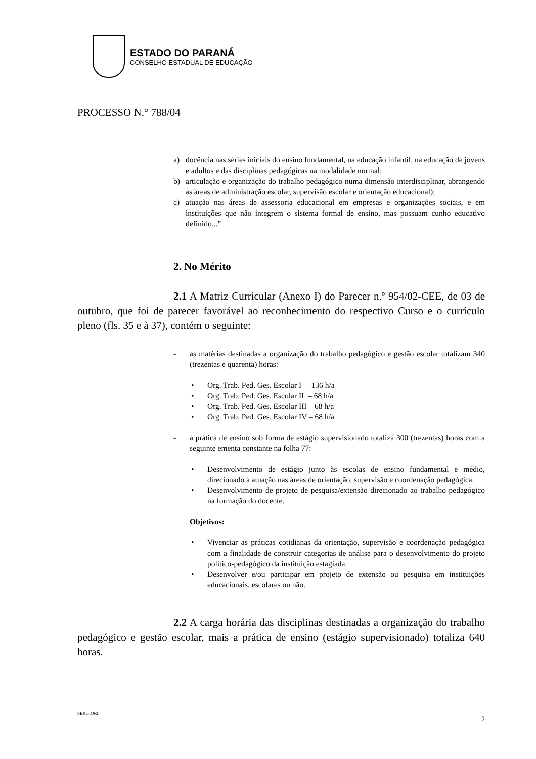ESTADO DO PARANÁ
CONSELHO ESTADUAL DE EDUCAÇÃO
PROCESSO N.° 788/04
a) docência nas séries iniciais do ensino fundamental, na educação infantil, na educação de jovens e adultos e das disciplinas pedagógicas na modalidade normal;
b) articulação e organização do trabalho pedagógico numa dimensão interdisciplinar, abrangendo as áreas de administração escolar, supervisão escolar e orientação educacional);
c) atuação nas áreas de assessoria educacional em empresas e organizações sociais, e em instituições que não integrem o sistema formal de ensino, mas possuam cunho educativo definido...”
2. No Mérito
2.1 A Matriz Curricular (Anexo I) do Parecer n.º 954/02-CEE, de 03 de outubro, que foi de parecer favorável ao reconhecimento do respectivo Curso e o currículo pleno (fls. 35 e à 37), contém o seguinte:
- as matérias destinadas a organização do trabalho pedagógico e gestão escolar totalizam 340 (trezentas e quarenta) horas:
• Org. Trab. Ped. Ges. Escolar I – 136 h/a
• Org. Trab. Ped. Ges. Escolar II – 68 h/a
• Org. Trab. Ped. Ges. Escolar III – 68 h/a
• Org. Trab. Ped. Ges. Escolar IV – 68 h/a
- a prática de ensino sob forma de estágio supervisionado totaliza 300 (trezentas) horas com a seguinte ementa constante na folha 77:
• Desenvolvimento de estágio junto às escolas de ensino fundamental e médio, direcionado à atuação nas áreas de orientação, supervisão e coordenação pedagógica.
• Desenvolvimento de projeto de pesquisa/extensão direcionado ao trabalho pedagógico na formação do docente.
Objetivos:
• Vivenciar as práticas cotidianas da orientação, supervisão e coordenação pedagógica com a finalidade de construir categorias de análise para o desenvolvimento do projeto político-pedagógico da instituição estagiada.
• Desenvolver e/ou participar em projeto de extensão ou pesquisa em instituições educacionais, escolares ou não.
2.2 A carga horária das disciplinas destinadas a organização do trabalho pedagógico e gestão escolar, mais a prática de ensino (estágio supervisionado) totaliza 640 horas.
SERGIORF 2